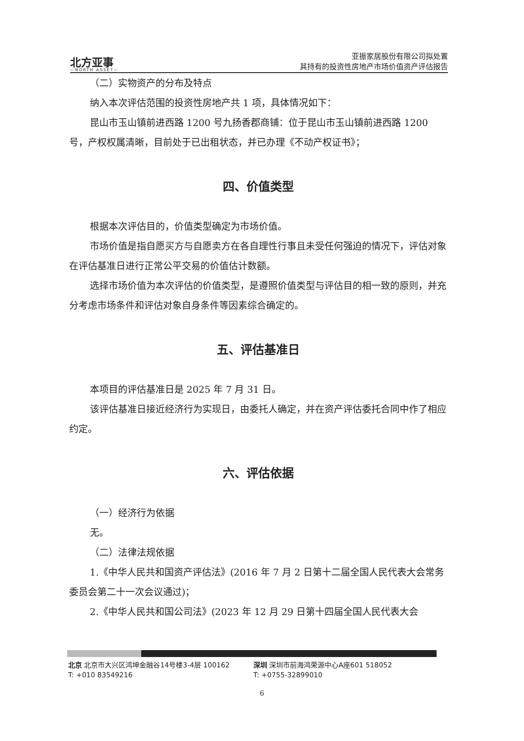北方亚事
—NORTH ASSET—
亚振家居股份有限公司拟处置
其持有的投资性房地产市场价值资产评估报告
（二）实物资产的分布及特点
纳入本次评估范围的投资性房地产共 1 项，具体情况如下：
昆山市玉山镇前进西路 1200 号九扬香郡商铺：位于昆山市玉山镇前进西路 1200 号，产权权属清晰，目前处于已出租状态，并已办理《不动产权证书》；
四、价值类型
根据本次评估目的，价值类型确定为市场价值。
市场价值是指自愿买方与自愿卖方在各自理性行事且未受任何强迫的情况下，评估对象在评估基准日进行正常公平交易的价值估计数额。
选择市场价值为本次评估的价值类型，是遵照价值类型与评估目的相一致的原则，并充分考虑市场条件和评估对象自身条件等因素综合确定的。
五、评估基准日
本项目的评估基准日是 2025 年 7 月 31 日。
该评估基准日接近经济行为实现日，由委托人确定，并在资产评估委托合同中作了相应约定。
六、评估依据
（一）经济行为依据
无。
（二）法律法规依据
1.《中华人民共和国资产评估法》(2016 年 7 月 2 日第十二届全国人民代表大会常务委员会第二十一次会议通过)；
2.《中华人民共和国公司法》(2023 年 12 月 29 日第十四届全国人民代表大会
北京 北京市大兴区鸿坤金融谷14号楼3-4层 100162
T: +010 83549216
深圳 深圳市前海鸿荣源中心A座601 518052
T: +0755-32899010
6